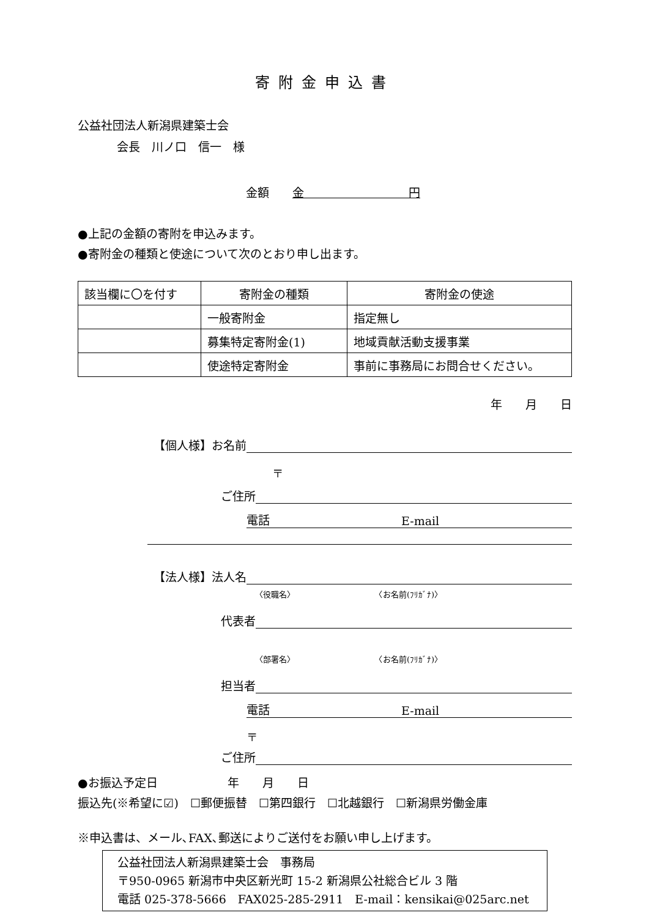寄附金申込書
公益社団法人新潟県建築士会
会長　川ノ口　信一　様
金額　　金　　　　　　　　　円
●上記の金額の寄附を申込みます。
●寄附金の種類と使途について次のとおり申し出ます。
| 該当欄に〇を付す | 寄附金の種類 | 寄附金の使途 |
| | 一般寄附金 | 指定無し |
| | 募集特定寄附金(1) | 地域貢献活動支援事業 |
| | 使途特定寄附金 | 事前に事務局にお問合せください。 |
年　　月　　日
【個人様】お名前
〒
ご住所
電話 E-mail
【法人様】法人名
〈役職名〉　　　　　　　　　　　〈お名前(ﾌﾘｶﾞﾅ)〉
代表者
〈部署名〉　　　　　　　　　　　〈お名前(ﾌﾘｶﾞﾅ)〉
担当者
電話 E-mail
〒
ご住所
●お振込予定日　　　　　　年　　月　　日
振込先(※希望に☑)　☐郵便振替　☐第四銀行　☐北越銀行　☐新潟県労働金庫
※申込書は、メール､FAX､郵送によりご送付をお願い申し上げます。
公益社団法人新潟県建築士会　事務局
〒950-0965 新潟市中央区新光町 15-2 新潟県公社総合ビル 3 階
電話 025-378-5666　FAX025-285-2911　E-mail：kensikai@025arc.net